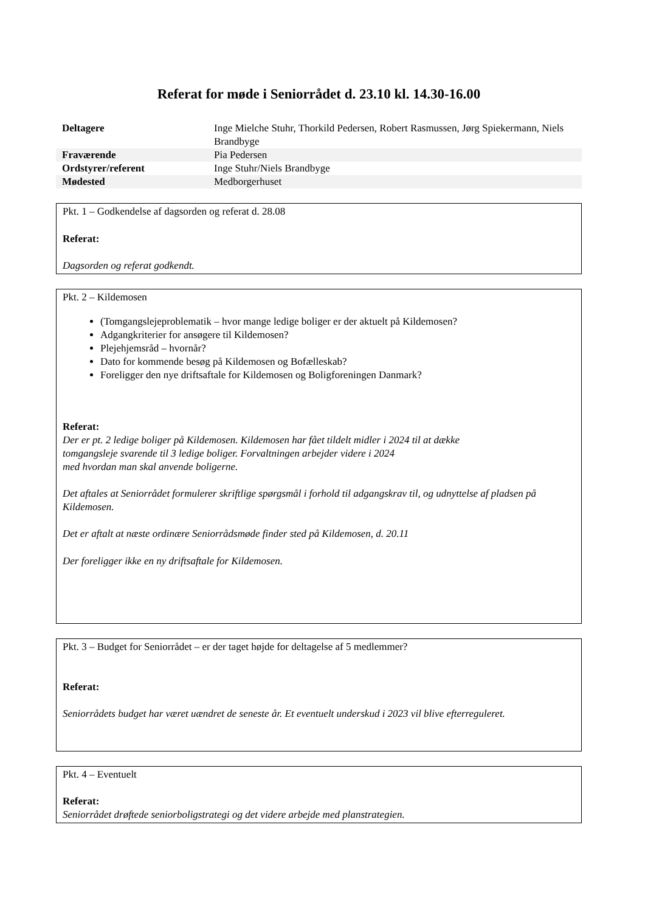Referat for møde i Seniorrådet d. 23.10 kl. 14.30-16.00
| Deltagere | Inge Mielche Stuhr, Thorkild Pedersen, Robert Rasmussen, Jørg Spiekermann, Niels Brandbyge |
| Fraværende | Pia Pedersen |
| Ordstyrer/referent | Inge Stuhr/Niels Brandbyge |
| Mødested | Medborgerhuset |
Pkt. 1 – Godkendelse af dagsorden og referat d. 28.08
Referat:
Dagsorden og referat godkendt.
Pkt. 2 – Kildemosen
(Tomgangslejeproblematik – hvor mange ledige boliger er der aktuelt på Kildemosen?
Adgangkriterier for ansøgere til Kildemosen?
Plejehjemsråd – hvornår?
Dato for kommende besøg på Kildemosen og Bofælleskab?
Foreligger den nye driftsaftale for Kildemosen og Boligforeningen Danmark?
Referat:
Der er pt. 2 ledige boliger på Kildemosen. Kildemosen har fået tildelt midler i 2024 til at dække
tomgangsleje svarende til 3 ledige boliger. Forvaltningen arbejder videre i 2024
med hvordan man skal anvende boligerne.
Det aftales at Seniorrådet formulerer skriftlige spørgsmål i forhold til adgangskrav til, og udnyttelse af pladsen på Kildemosen.
Det er aftalt at næste ordinære Seniorrådsmøde finder sted på Kildemosen, d. 20.11
Der foreligger ikke en ny driftsaftale for Kildemosen.
Pkt. 3 – Budget for Seniorrådet – er der taget højde for deltagelse af 5 medlemmer?
Referat:
Seniorrådets budget har været uændret de seneste år. Et eventuelt underskud i 2023 vil blive efterreguleret.
Pkt. 4 – Eventuelt
Referat:
Seniorrådet drøftede seniorboligstrategi og det videre arbejde med planstrategien.